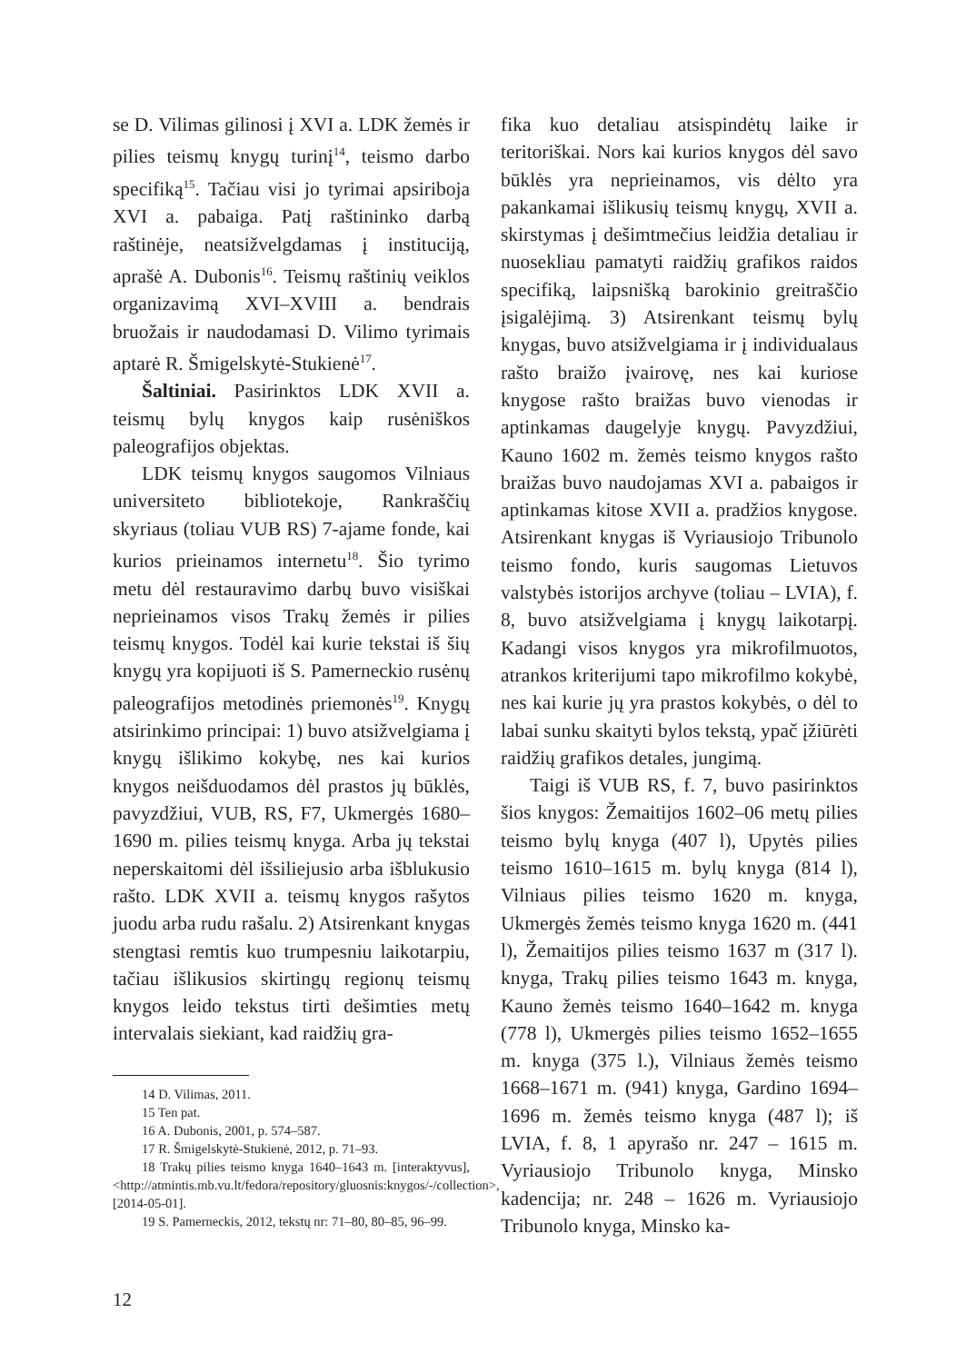se D. Vilimas gilinosi į XVI a. LDK žemės ir pilies teismų knygų turinį<sup>14</sup>, teismo darbo specifiką<sup>15</sup>. Tačiau visi jo tyrimai apsiriboja XVI a. pabaiga. Patį raštininko darbą raštinėje, neatsižvelgdamas į instituciją, aprašė A. Dubonis<sup>16</sup>. Teismų raštinių veiklos organizavimą XVI–XVIII a. bendrais bruožais ir naudodamasi D. Vilimo tyrimais aptarė R. Šmigelskytė-Stukienė<sup>17</sup>.
Šaltiniai. Pasirinktos LDK XVII a. teismų bylų knygos kaip rusėniškos paleografijos objektas.
LDK teismų knygos saugomos Vilniaus universiteto bibliotekoje, Rankraščių skyriaus (toliau VUB RS) 7-ajame fonde, kai kurios prieinamos internetu<sup>18</sup>. Šio tyrimo metu dėl restauravimo darbų buvo visiškai neprieinamos visos Trakų žemės ir pilies teismų knygos. Todėl kai kurie tekstai iš šių knygų yra kopijuoti iš S. Pamerneckio rusėnų paleografijos metodinės priemonės<sup>19</sup>. Knygų atsirinkimo principai: 1) buvo atsižvelgiama į knygų išlikimo kokybę, nes kai kurios knygos neišduodamos dėl prastos jų būklės, pavyzdžiui, VUB, RS, F7, Ukmergės 1680–1690 m. pilies teismų knyga. Arba jų tekstai neperskaitomi dėl išsiliejusio arba išblukusio rašto. LDK XVII a. teismų knygos rašytos juodu arba rudu rašalu. 2) Atsirenkant knygas stengtasi remtis kuo trumpesniu laikotarpiu, tačiau išlikusios skirtingų regionų teismų knygos leido tekstus tirti dešimties metų intervalais siekiant, kad raidžių gra-
14 D. Vilimas, 2011.
15 Ten pat.
16 A. Dubonis, 2001, p. 574–587.
17 R. Šmigelskytė-Stukienė, 2012, p. 71–93.
18 Trakų pilies teismo knyga 1640–1643 m. [interaktyvus], <http://atmintis.mb.vu.lt/fedora/repository/gluosnis:knygos/-/collection>, [2014-05-01].
19 S. Pamerneckis, 2012, tekstų nr: 71–80, 80–85, 96–99.
fika kuo detaliau atsispindėtų laike ir teritoriškai. Nors kai kurios knygos dėl savo būklės yra neprieinamos, vis dėlto yra pakankamai išlikusių teismų knygų, XVII a. skirstymas į dešimtmečius leidžia detaliau ir nuosekliau pamatyti raidžių grafikos raidos specifiką, laipsnišką barokinio greitraščio įsigalėjimą. 3) Atsirenkant teismų bylų knygas, buvo atsižvelgiama ir į individualaus rašto braižo įvairovę, nes kai kuriose knygose rašto braižas buvo vienodas ir aptinkamas daugelyje knygų. Pavyzdžiui, Kauno 1602 m. žemės teismo knygos rašto braižas buvo naudojamas XVI a. pabaigos ir aptinkamas kitose XVII a. pradžios knygose. Atsirenkant knygas iš Vyriausiojo Tribunolo teismo fondo, kuris saugomas Lietuvos valstybės istorijos archyve (toliau – LVIA), f. 8, buvo atsižvelgiama į knygų laikotarpį. Kadangi visos knygos yra mikrofilmuotos, atrankos kriterijumi tapo mikrofilmo kokybė, nes kai kurie jų yra prastos kokybės, o dėl to labai sunku skaityti bylos tekstą, ypač įžiūrėti raidžių grafikos detales, jungimą.
Taigi iš VUB RS, f. 7, buvo pasirinktos šios knygos: Žemaitijos 1602–06 metų pilies teismo bylų knyga (407 l), Upytės pilies teismo 1610–1615 m. bylų knyga (814 l), Vilniaus pilies teismo 1620 m. knyga, Ukmergės žemės teismo knyga 1620 m. (441 l), Žemaitijos pilies teismo 1637 m (317 l). knyga, Trakų pilies teismo 1643 m. knyga, Kauno žemės teismo 1640–1642 m. knyga (778 l), Ukmergės pilies teismo 1652–1655 m. knyga (375 l.), Vilniaus žemės teismo 1668–1671 m. (941) knyga, Gardino 1694–1696 m. žemės teismo knyga (487 l); iš LVIA, f. 8, 1 apyrašo nr. 247 – 1615 m. Vyriausiojo Tribunolo knyga, Minsko kadencija; nr. 248 – 1626 m. Vyriausiojo Tribunolo knyga, Minsko ka-
12